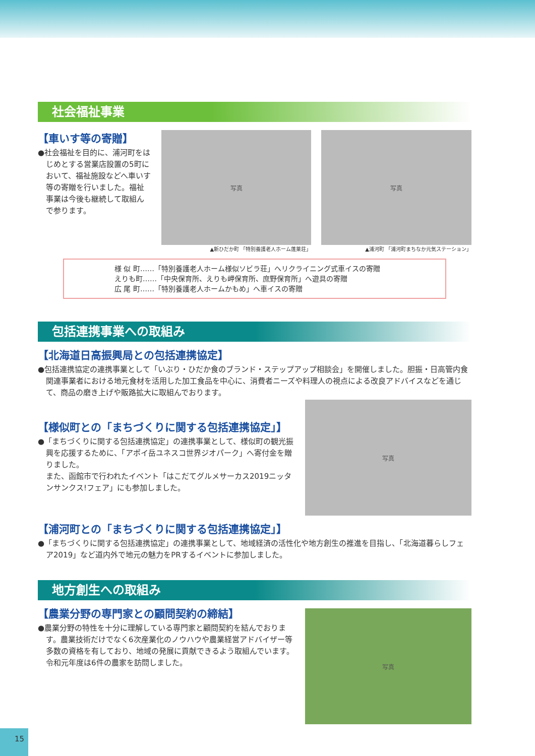社会福祉事業
【車いす等の寄贈】
●社会福祉を目的に、浦河町をはじめとする営業店設置の5町において、福祉施設などへ車いす等の寄贈を行いました。福祉事業は今後も継続して取組んで参ります。
写真
▲新ひだか町 「特別養護老人ホーム蓬莱荘」
写真
▲浦河町 「浦河町まちなか元気ステーション」
様 似 町……「特別養護老人ホーム様似ソビラ荘」へリクライニング式車イスの寄贈
えりも町……「中央保育所、えりも岬保育所、庶野保育所」へ遊具の寄贈
広 尾 町……「特別養護老人ホームかもめ」へ車イスの寄贈
包括連携事業への取組み
【北海道日高振興局との包括連携協定】
●包括連携協定の連携事業として「いぶり・ひだか食のブランド・ステップアップ相談会」を開催しました。胆振・日高管内食関連事業者における地元食材を活用した加工食品を中心に、消費者ニーズや料理人の視点による改良アドバイスなどを通じて、商品の磨き上げや販路拡大に取組んでおります。
【様似町との「まちづくりに関する包括連携協定」】
●「まちづくりに関する包括連携協定」の連携事業として、様似町の観光振興を応援するために、「アポイ岳ユネスコ世界ジオパーク」へ寄付金を贈りました。
また、函館市で行われたイベント「はこだてグルメサーカス2019ニッタンサンクス!フェア」にも参加しました。
写真
【浦河町との「まちづくりに関する包括連携協定」】
●「まちづくりに関する包括連携協定」の連携事業として、地域経済の活性化や地方創生の推進を目指し、「北海道暮らしフェア2019」など道内外で地元の魅力をPRするイベントに参加しました。
地方創生への取組み
【農業分野の専門家との顧問契約の締結】
●農業分野の特性を十分に理解している専門家と顧問契約を結んでおります。農業技術だけでなく6次産業化のノウハウや農業経営アドバイザー等多数の資格を有しており、地域の発展に貢献できるよう取組んでいます。令和元年度は6件の農家を訪問しました。
写真
15